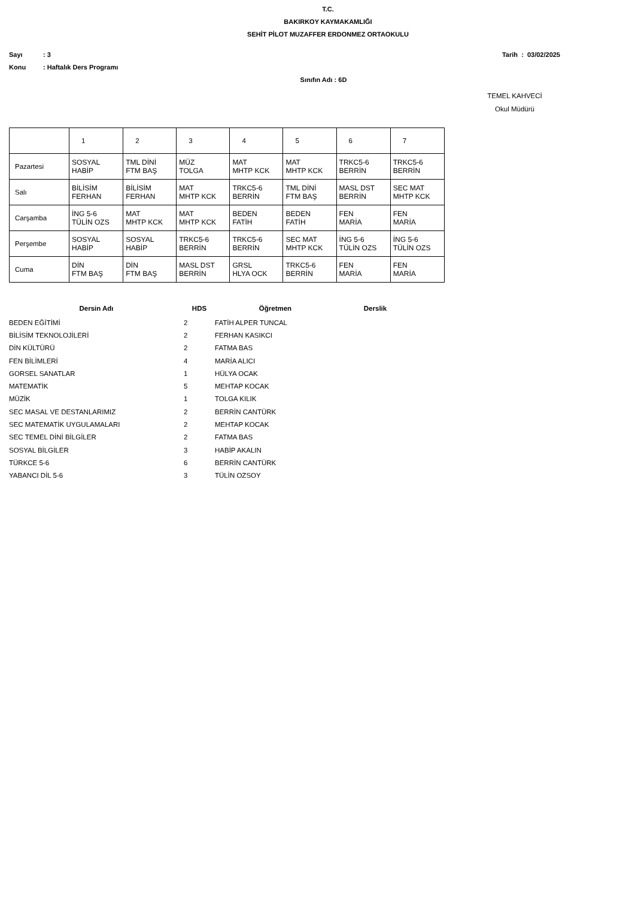T.C.
BAKIRKOY KAYMAKAMLIĞI
SEHİT PİLOT MUZAFFER ERDONMEZ ORTAOKULU
Sayı: 3 Tarih : 03/02/2025
Konu: Haftalık Ders Programı
Sınıfın Adı : 6D
TEMEL KAHVECİ
Okul Müdürü
| | 1 | 2 | 3 | 4 | 5 | 6 | 7 |
| --- | --- | --- | --- | --- | --- | --- | --- |
| Pazartesi | SOSYAL HABİP | TML DİNİ FTM BAŞ | MÜZ TOLGA | MAT MHTP KCK | MAT MHTP KCK | TRKC5-6 BERRİN | TRKC5-6 BERRİN |
| Salı | BİLİSİM FERHAN | BİLİSİM FERHAN | MAT MHTP KCK | TRKC5-6 BERRİN | TML DİNİ FTM BAŞ | MASL DST BERRİN | SEC MAT MHTP KCK |
| Carşamba | İNG 5-6 TÜLİN OZS | MAT MHTP KCK | MAT MHTP KCK | BEDEN FATİH | BEDEN FATİH | FEN MARİA | FEN MARİA |
| Perşembe | SOSYAL HABİP | SOSYAL HABİP | TRKC5-6 BERRİN | TRKC5-6 BERRİN | SEC MAT MHTP KCK | İNG 5-6 TÜLİN OZS | İNG 5-6 TÜLİN OZS |
| Cuma | DİN FTM BAŞ | DİN FTM BAŞ | MASL DST BERRİN | GRSL HLYA OCK | TRKC5-6 BERRİN | FEN MARİA | FEN MARİA |
| Dersin Adı | HDS | Öğretmen | Derslik |
| --- | --- | --- | --- |
| BEDEN EĞİTİMİ | 2 | FATİH ALPER TUNCAL | |
| BİLİSİM TEKNOLOJİLERİ | 2 | FERHAN KASIKCI | |
| DİN KÜLTÜRÜ | 2 | FATMA BAS | |
| FEN BİLİMLERİ | 4 | MARİA ALICI | |
| GORSEL SANATLAR | 1 | HÜLYA OCAK | |
| MATEMATİK | 5 | MEHTAP KOCAK | |
| MÜZİK | 1 | TOLGA KILIK | |
| SEC MASAL VE DESTANLARIMIZ | 2 | BERRİN CANTÜRK | |
| SEC MATEMATİK UYGULAMALARI | 2 | MEHTAP KOCAK | |
| SEC TEMEL DİNİ BİLGİLER | 2 | FATMA BAS | |
| SOSYAL BİLGİLER | 3 | HABİP AKALIN | |
| TÜRKCE 5-6 | 6 | BERRİN CANTÜRK | |
| YABANCI DİL 5-6 | 3 | TÜLİN OZSOY | |